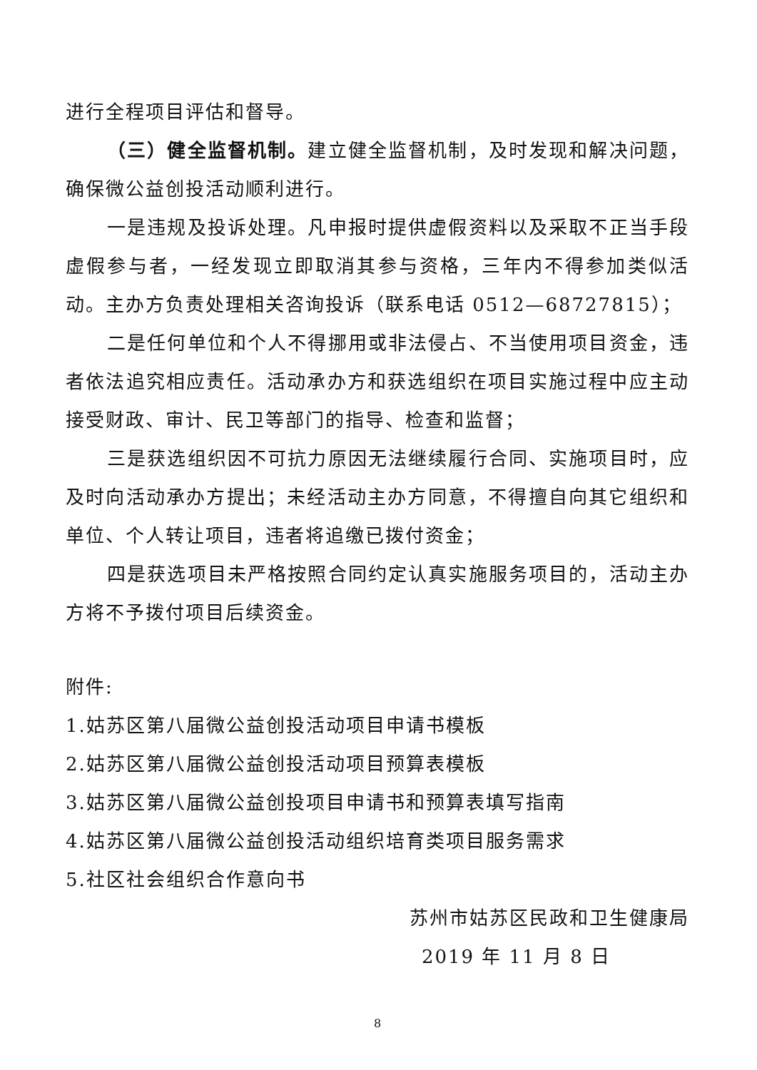进行全程项目评估和督导。
（三）健全监督机制。建立健全监督机制，及时发现和解决问题，确保微公益创投活动顺利进行。
一是违规及投诉处理。凡申报时提供虚假资料以及采取不正当手段虚假参与者，一经发现立即取消其参与资格，三年内不得参加类似活动。主办方负责处理相关咨询投诉（联系电话 0512—68727815）；
二是任何单位和个人不得挪用或非法侵占、不当使用项目资金，违者依法追究相应责任。活动承办方和获选组织在项目实施过程中应主动接受财政、审计、民卫等部门的指导、检查和监督；
三是获选组织因不可抗力原因无法继续履行合同、实施项目时，应及时向活动承办方提出；未经活动主办方同意，不得擅自向其它组织和单位、个人转让项目，违者将追缴已拨付资金；
四是获选项目未严格按照合同约定认真实施服务项目的，活动主办方将不予拨付项目后续资金。
附件:
1.姑苏区第八届微公益创投活动项目申请书模板
2.姑苏区第八届微公益创投活动项目预算表模板
3.姑苏区第八届微公益创投项目申请书和预算表填写指南
4.姑苏区第八届微公益创投活动组织培育类项目服务需求
5.社区社会组织合作意向书
苏州市姑苏区民政和卫生健康局
2019 年 11 月 8 日
8